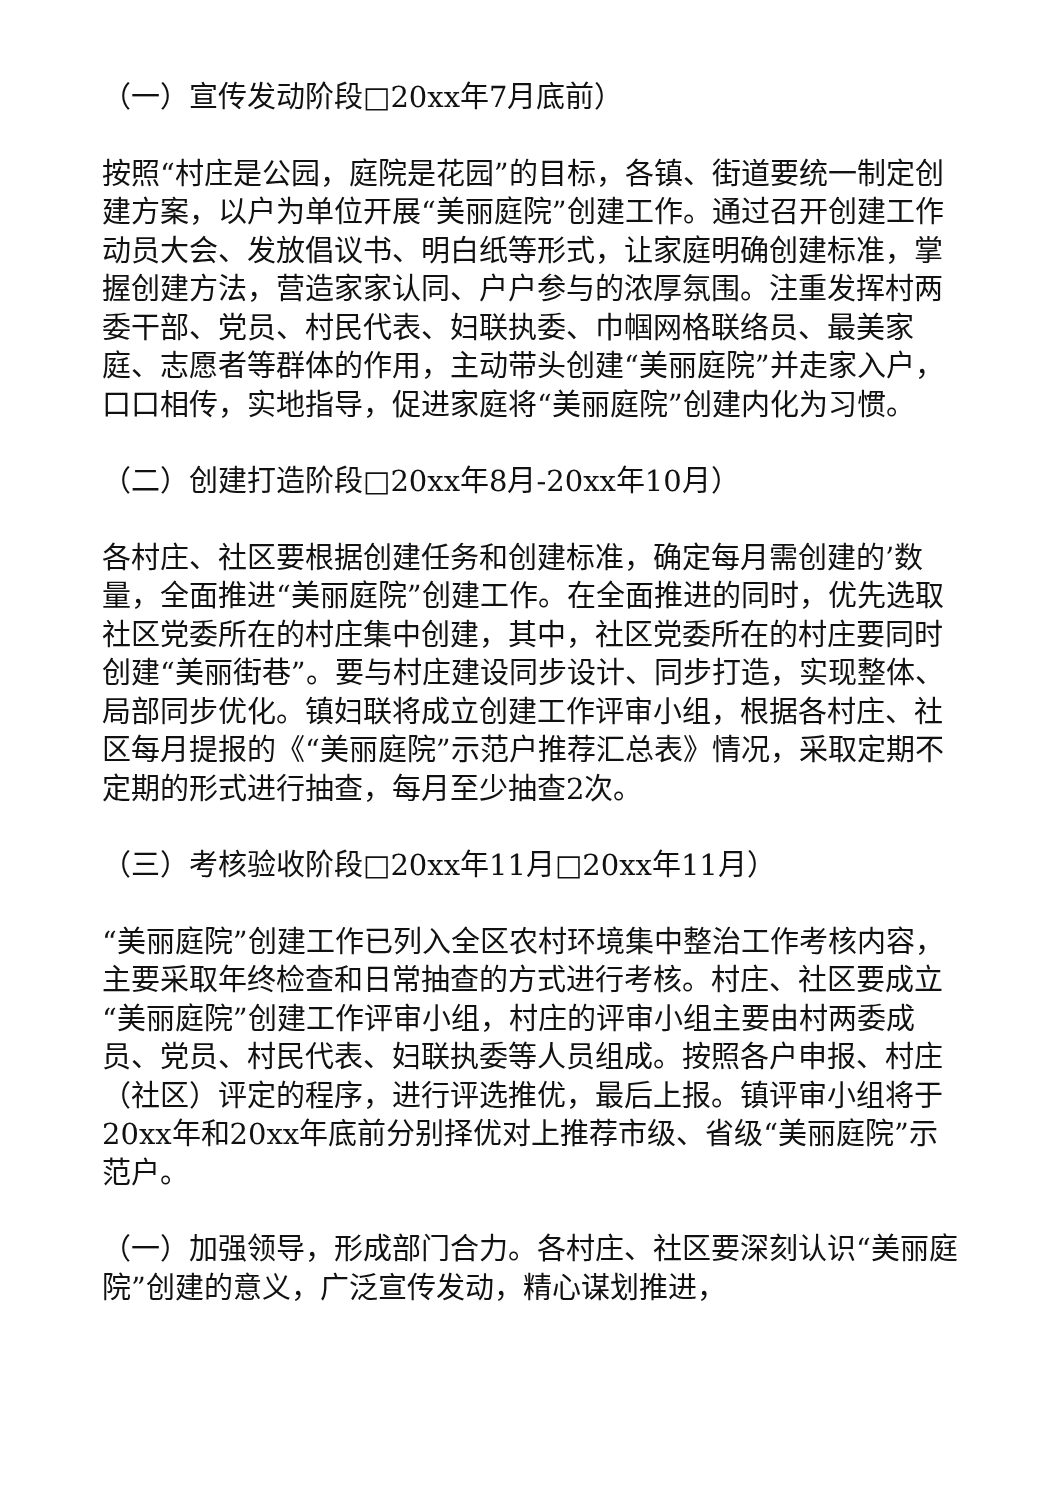（一）宣传发动阶段□20xx年7月底前）
按照“村庄是公园，庭院是花园”的目标，各镇、街道要统一制定创建方案，以户为单位开展“美丽庭院”创建工作。通过召开创建工作动员大会、发放倡议书、明白纸等形式，让家庭明确创建标准，掌握创建方法，营造家家认同、户户参与的浓厚氛围。注重发挥村两委干部、党员、村民代表、妇联执委、巾帼网格联络员、最美家庭、志愿者等群体的作用，主动带头创建“美丽庭院”并走家入户，口口相传，实地指导，促进家庭将“美丽庭院”创建内化为习惯。
（二）创建打造阶段□20xx年8月-20xx年10月）
各村庄、社区要根据创建任务和创建标准，确定每月需创建的’数量，全面推进“美丽庭院”创建工作。在全面推进的同时，优先选取社区党委所在的村庄集中创建，其中，社区党委所在的村庄要同时创建“美丽街巷”。要与村庄建设同步设计、同步打造，实现整体、局部同步优化。镇妇联将成立创建工作评审小组，根据各村庄、社区每月提报的《“美丽庭院”示范户推荐汇总表》情况，采取定期不定期的形式进行抽查，每月至少抽查2次。
（三）考核验收阶段□20xx年11月□20xx年11月）
“美丽庭院”创建工作已列入全区农村环境集中整治工作考核内容，主要采取年终检查和日常抽查的方式进行考核。村庄、社区要成立“美丽庭院”创建工作评审小组，村庄的评审小组主要由村两委成员、党员、村民代表、妇联执委等人员组成。按照各户申报、村庄（社区）评定的程序，进行评选推优，最后上报。镇评审小组将于20xx年和20xx年底前分别择优对上推荐市级、省级“美丽庭院”示范户。
（一）加强领导，形成部门合力。各村庄、社区要深刻认识“美丽庭院”创建的意义，广泛宣传发动，精心谋划推进，